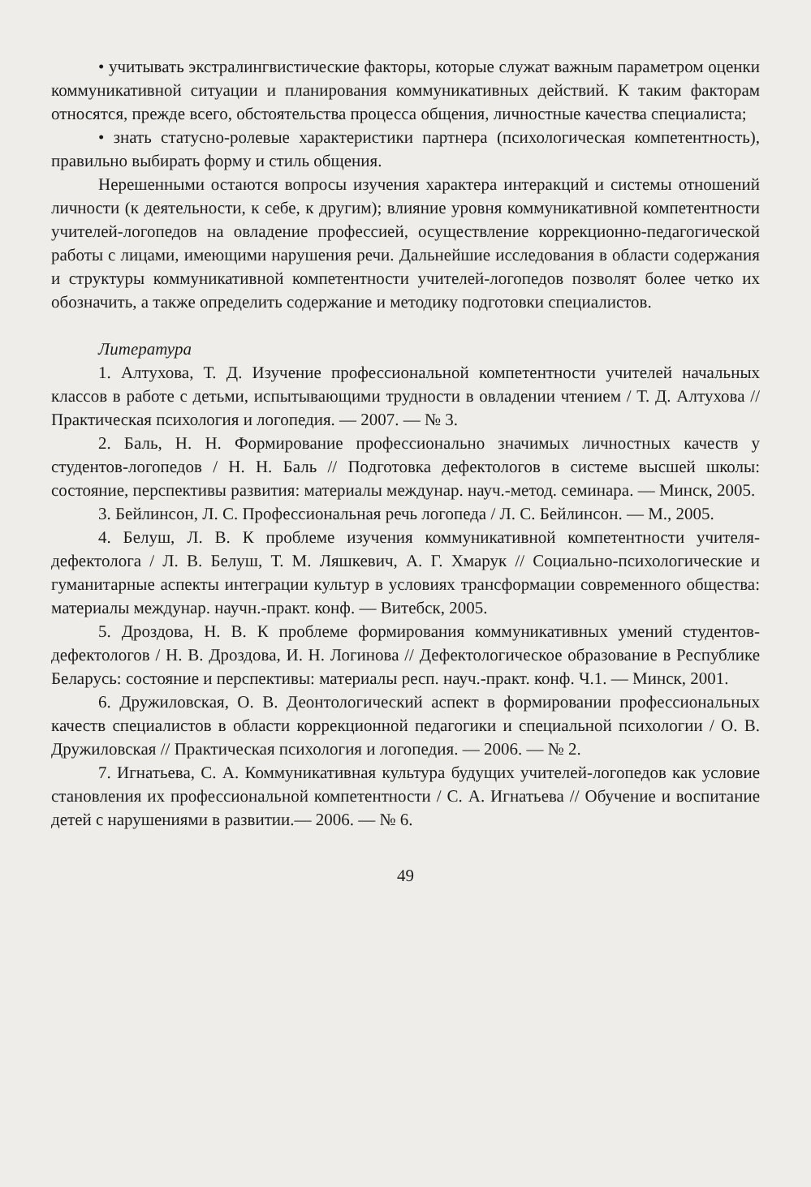• учитывать экстралингвистические факторы, которые служат важным параметром оценки коммуникативной ситуации и планирования коммуникативных действий. К таким факторам относятся, прежде всего, обстоятельства процесса общения, личностные качества специалиста;
• знать статусно-ролевые характеристики партнера (психологическая компетентность), правильно выбирать форму и стиль общения.
Нерешенными остаются вопросы изучения характера интеракций и системы отношений личности (к деятельности, к себе, к другим); влияние уровня коммуникативной компетентности учителей-логопедов на овладение профессией, осуществление коррекционно-педагогической работы с лицами, имеющими нарушения речи. Дальнейшие исследования в области содержания и структуры коммуникативной компетентности учителей-логопедов позволят более четко их обозначить, а также определить содержание и методику подготовки специалистов.
Литература
1. Алтухова, Т. Д. Изучение профессиональной компетентности учителей начальных классов в работе с детьми, испытывающими трудности в овладении чтением / Т. Д. Алтухова // Практическая психология и логопедия. — 2007. — № 3.
2. Баль, Н. Н. Формирование профессионально значимых личностных качеств у студентов-логопедов / Н. Н. Баль // Подготовка дефектологов в системе высшей школы: состояние, перспективы развития: материалы междунар. науч.-метод. семинара. — Минск, 2005.
3. Бейлинсон, Л. С. Профессиональная речь логопеда / Л. С. Бейлинсон. — М., 2005.
4. Белуш, Л. В. К проблеме изучения коммуникативной компетентности учителя-дефектолога / Л. В. Белуш, Т. М. Ляшкевич, А. Г. Хмарук // Социально-психологические и гуманитарные аспекты интеграции культур в условиях трансформации современного общества: материалы междунар. научн.-практ. конф. — Витебск, 2005.
5. Дроздова, Н. В. К проблеме формирования коммуникативных умений студентов-дефектологов / Н. В. Дроздова, И. Н. Логинова // Дефектологическое образование в Республике Беларусь: состояние и перспективы: материалы респ. науч.-практ. конф. Ч.1. — Минск, 2001.
6. Дружиловская, О. В. Деонтологический аспект в формировании профессиональных качеств специалистов в области коррекционной педагогики и специальной психологии / О. В. Дружиловская // Практическая психология и логопедия. — 2006. — № 2.
7. Игнатьева, С. А. Коммуникативная культура будущих учителей-логопедов как условие становления их профессиональной компетентности / С. А. Игнатьева // Обучение и воспитание детей с нарушениями в развитии.— 2006. — № 6.
49